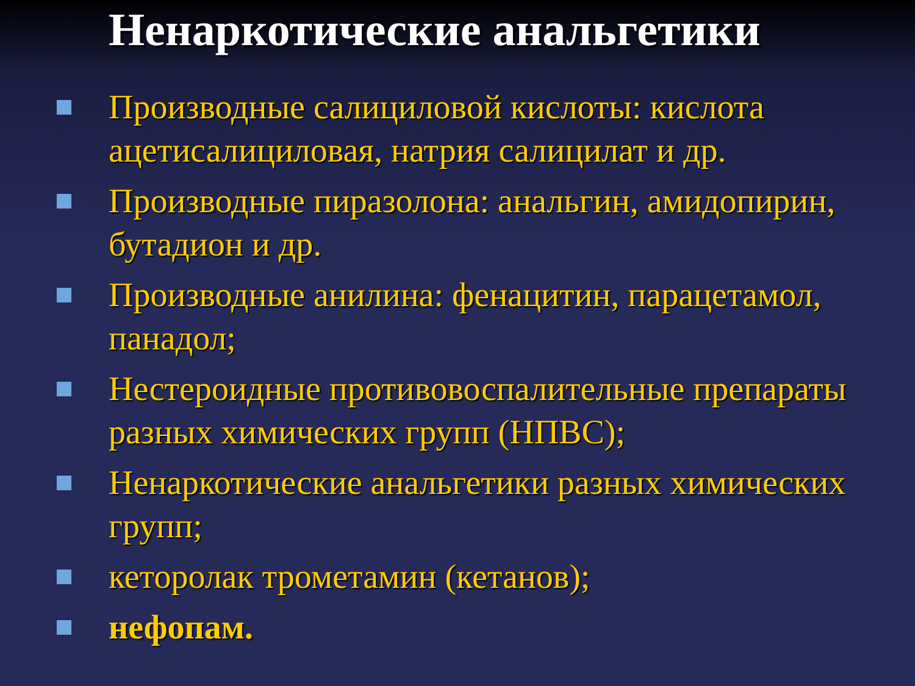Ненаркотические анальгетики
Производные салициловой кислоты: кислота ацетисалициловая, натрия салицилат и др.
Производные пиразолона: анальгин, амидопирин, бутадион и др.
Производные анилина: фенацитин, парацетамол, панадол;
Нестероидные противовоспалительные препараты разных химических групп (НПВС);
Ненаркотические анальгетики разных химических групп;
кеторолак трометамин (кетанов);
нефопам.